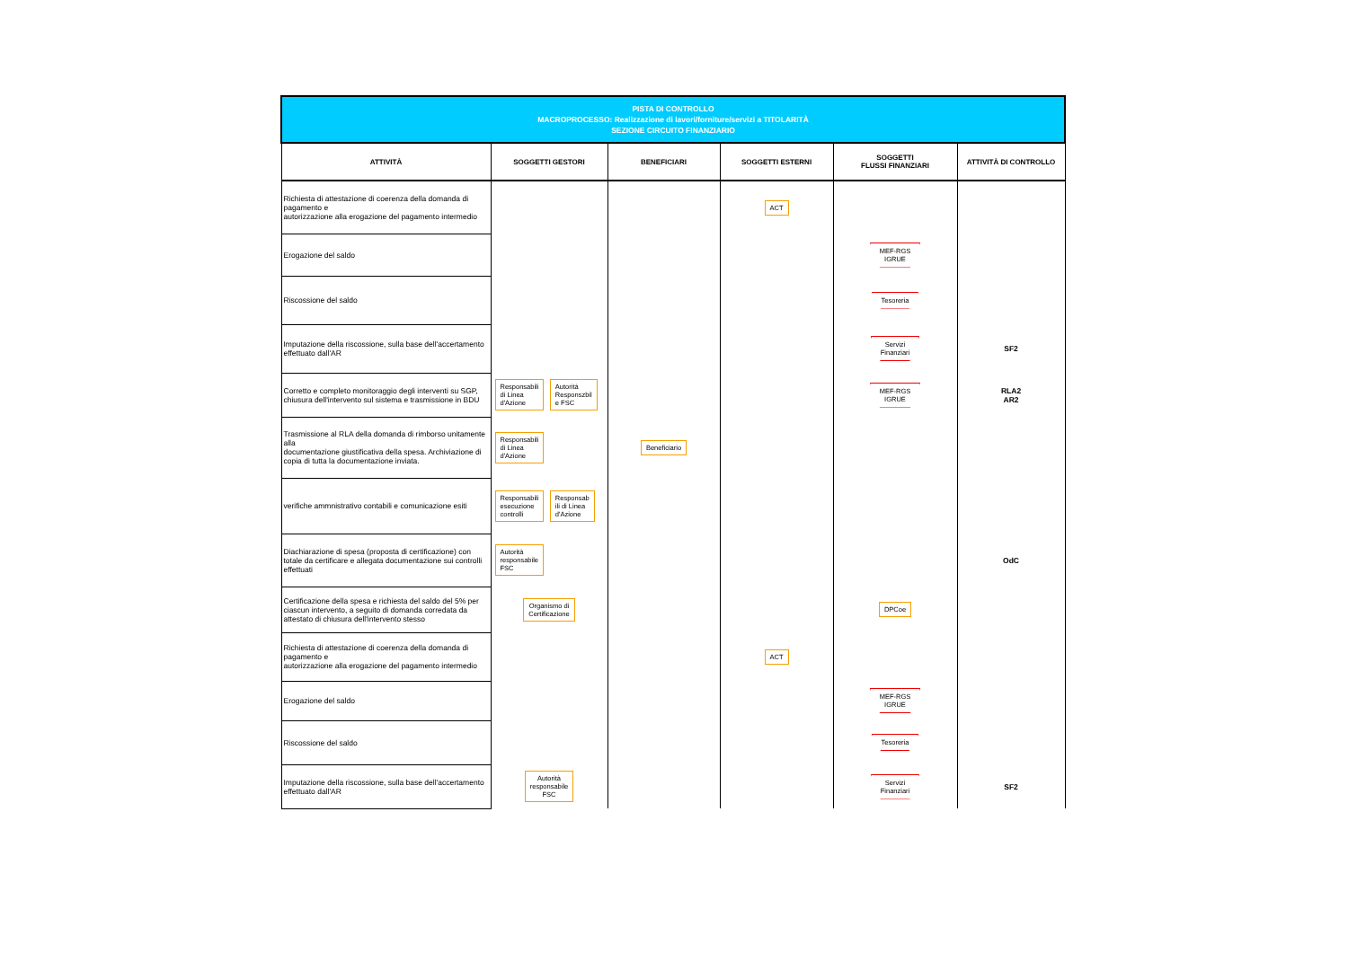| PISTA DI CONTROLLO MACROPROCESSO: Realizzazione di lavori/forniture/servizi a TITOLARITÀ SEZIONE CIRCUITO FINANZIARIO | | | | | |
| ATTIVITÀ | SOGGETTI GESTORI | BENEFICIARI | SOGGETTI ESTERNI | SOGGETTI FLUSSI FINANZIARI | ATTIVITÀ DI CONTROLLO |
| Richiesta di attestazione di coerenza della domanda di pagamento e autorizzazione alla erogazione del pagamento intermedio | | | ACT | | |
| Erogazione del saldo | | | | MEF-RGS IGRUE | |
| Riscossione del saldo | | | | Tesoreria | |
| Imputazione della riscossione, sulla base dell'accertamento effettuato dall'AR | | | | Servizi Finanziari | SF2 |
| Corretto e completo monitoraggio degli interventi su SGP, chiusura dell'intervento sul sistema e trasmissione in BDU | Responsabili di Linea d'Azione Autorità Responszbil e FSC | | | MEF-RGS IGRUE | RLA2 AR2 |
| Trasmissione al RLA della domanda di rimborso unitamente alla documentazione giustificativa della spesa. Archiviazione di copia di tutta la documentazione inviata. | Responsabili di Linea d'Azione | Beneficiario | | | |
| verifiche ammnistrativo contabili e comunicazione esiti | Responsabili esecuzione controlli Responsab ili di Linea d'Azione | | | | |
| Diachiarazione di spesa (proposta di certificazione) con totale da certificare e allegata documentazione sui controlli effettuati | Autorità responsabile FSC | | | | OdC |
| Certificazione della spesa e richiesta del saldo del 5% per ciascun intervento, a seguito di domanda corredata da attestato di chiusura dell'intervento stesso | Organismo di Certificazione | | | DPCoe | |
| Richiesta di attestazione di coerenza della domanda di pagamento e autorizzazione alla erogazione del pagamento intermedio | | | ACT | | |
| Erogazione del saldo | | | | MEF-RGS IGRUE | |
| Riscossione del saldo | | | | Tesoreria | |
| Imputazione della riscossione, sulla base dell'accertamento effettuato dall'AR | Autorità responsabile FSC | | | Servizi Finanziari | SF2 |